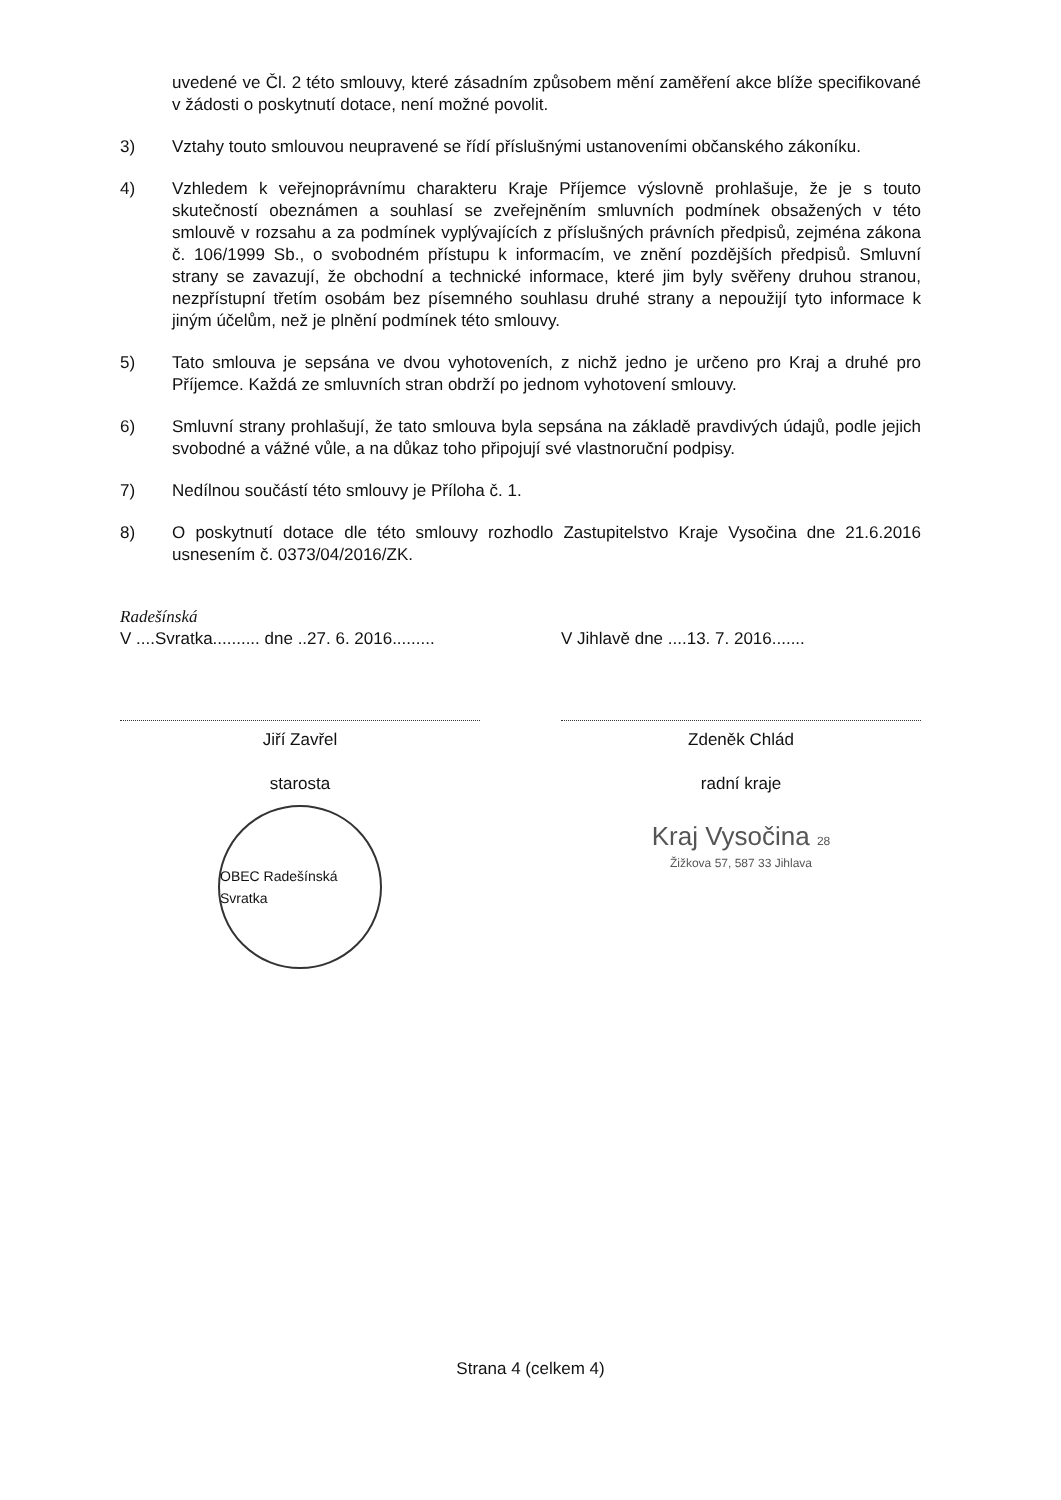uvedené ve Čl. 2 této smlouvy, které zásadním způsobem mění zaměření akce blíže specifikované v žádosti o poskytnutí dotace, není možné povolit.
3) Vztahy touto smlouvou neupravené se řídí příslušnými ustanoveními občanského zákoníku.
4) Vzhledem k veřejnoprávnímu charakteru Kraje Příjemce výslovně prohlašuje, že je s touto skutečností obeznámen a souhlasí se zveřejněním smluvních podmínek obsažených v této smlouvě v rozsahu a za podmínek vyplývajících z příslušných právních předpisů, zejména zákona č. 106/1999 Sb., o svobodném přístupu k informacím, ve znění pozdějších předpisů. Smluvní strany se zavazují, že obchodní a technické informace, které jim byly svěřeny druhou stranou, nezpřístupní třetím osobám bez písemného souhlasu druhé strany a nepoužijí tyto informace k jiným účelům, než je plnění podmínek této smlouvy.
5) Tato smlouva je sepsána ve dvou vyhotoveních, z nichž jedno je určeno pro Kraj a druhé pro Příjemce. Každá ze smluvních stran obdrží po jednom vyhotovení smlouvy.
6) Smluvní strany prohlašují, že tato smlouva byla sepsána na základě pravdivých údajů, podle jejich svobodné a vážné vůle, a na důkaz toho připojují své vlastnoruční podpisy.
7) Nedílnou součástí této smlouvy je Příloha č. 1.
8) O poskytnutí dotace dle této smlouvy rozhodlo Zastupitelstvo Kraje Vysočina dne 21.6.2016 usnesením č. 0373/04/2016/ZK.
Radešínská
V ....Svratka.......... dne ..27. 6. 2016.........
Jiří Zavřel
starosta
OBEC Radešínská Svratka
V Jihlavě dne ....13. 7. 2016.......
Zdeněk Chlád
radní kraje
Kraj Vysočina 28
Žižkova 57, 587 33 Jihlava
Strana 4 (celkem 4)